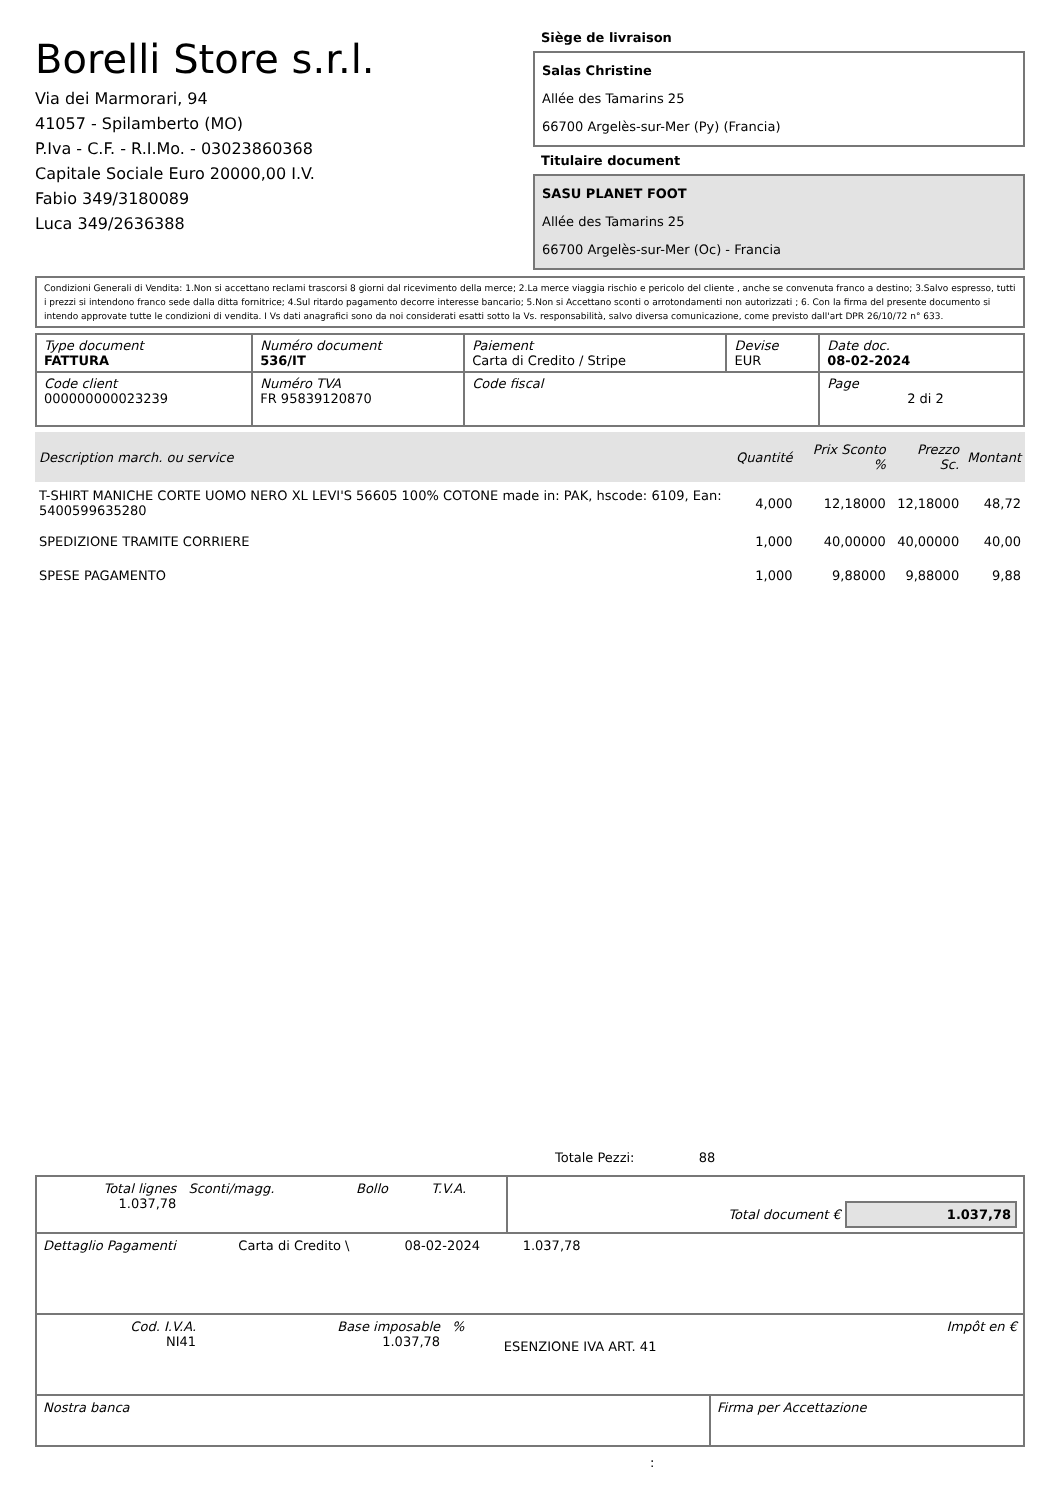Borelli Store s.r.l.
Via dei Marmorari, 94
41057 - Spilamberto (MO)
P.Iva - C.F. - R.I.Mo. - 03023860368
Capitale Sociale Euro 20000,00 I.V.
Fabio 349/3180089
Luca 349/2636388
Siège de livraison
Salas Christine
Allée des Tamarins 25
66700 Argelès-sur-Mer (Py) (Francia)
Titulaire document
SASU PLANET FOOT
Allée des Tamarins 25
66700 Argelès-sur-Mer (Oc) - Francia
Condizioni Generali di Vendita: 1.Non si accettano reclami trascorsi 8 giorni dal ricevimento della merce; 2.La merce viaggia rischio e pericolo del cliente , anche se convenuta franco a destino; 3.Salvo espresso, tutti i prezzi si intendono franco sede dalla ditta fornitrice; 4.Sul ritardo pagamento decorre interesse bancario; 5.Non si Accettano sconti o arrotondamenti non autorizzati ; 6. Con la firma del presente documento si intendo approvate tutte le condizioni di vendita. I Vs dati anagrafici sono da noi considerati esatti sotto la Vs. responsabilità, salvo diversa comunicazione, come previsto dall'art DPR 26/10/72 n° 633.
| Type document FATTURA | Numéro document 536/IT | Paiement Carta di Credito / Stripe | Devise EUR | Date doc. 08-02-2024 |
| Code client 000000000023239 | Numéro TVA FR 95839120870 | Code fiscal | | Page 2 di 2 |
| Description march. ou service | Quantité | Prix Sconto % | Prezzo Sc. | Montant |
| --- | --- | --- | --- | --- |
| T-SHIRT MANICHE CORTE UOMO NERO XL LEVI'S 56605 100% COTONE made in: PAK, hscode: 6109, Ean: 5400599635280 | 4,000 | 12,18000 | 12,18000 | 48,72 |
| SPEDIZIONE TRAMITE CORRIERE | 1,000 | 40,00000 | 40,00000 | 40,00 |
| SPESE PAGAMENTO | 1,000 | 9,88000 | 9,88000 | 9,88 |
Totale Pezzi: 88
| Total lignes 1.037,78 | Sconti/magg. | Bollo | T.V.A. | Total document € 1.037,78 |
| Dettaglio Pagamenti | Carta di Credito \ | 08-02-2024 | 1.037,78 | |
| Cod. I.V.A. NI41 | Base imposable 1.037,78 | % | ESENZIONE IVA ART. 41 | Impôt en € |
| Nostra banca | Firma per Accettazione |
: